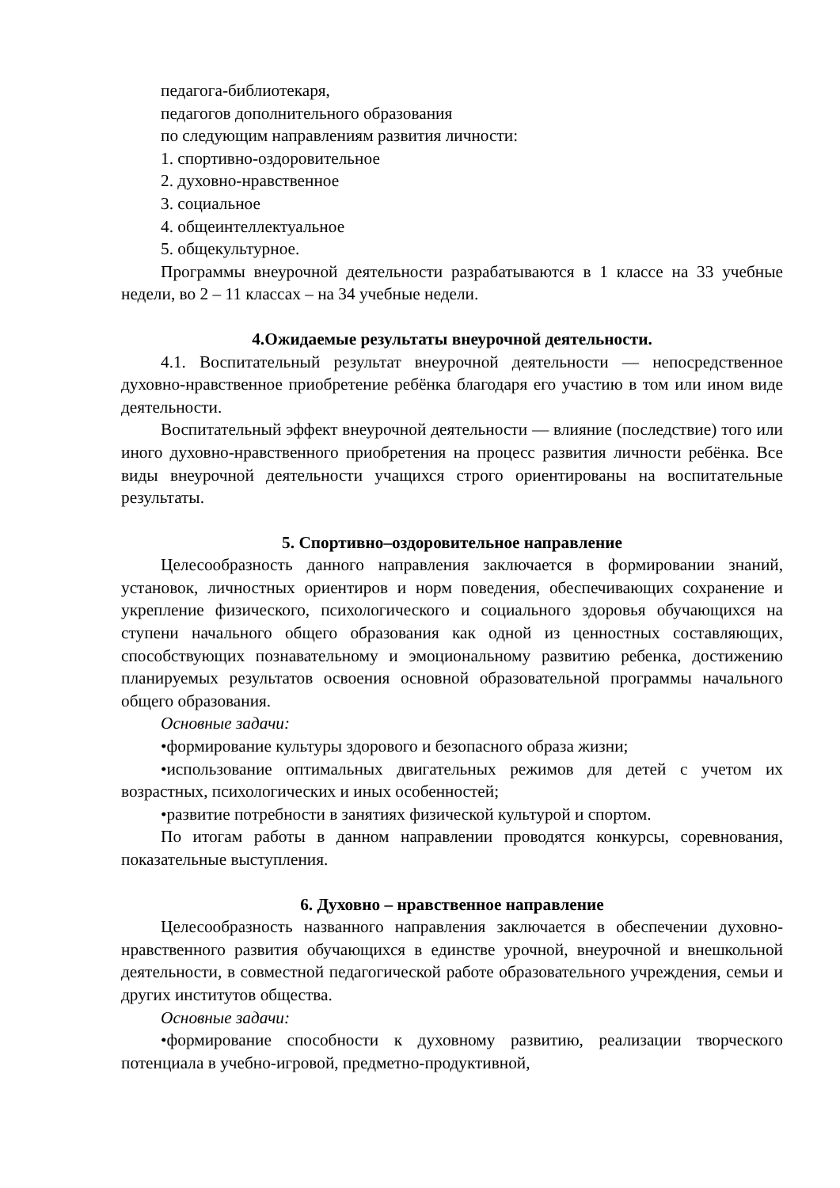педагога-библиотекаря,
педагогов дополнительного образования
по следующим направлениям развития личности:
1. спортивно-оздоровительное
2. духовно-нравственное
3. социальное
4. общеинтеллектуальное
5. общекультурное.
Программы внеурочной деятельности разрабатываются в 1 классе на 33 учебные недели, во 2 – 11 классах – на 34 учебные недели.
4.Ожидаемые результаты внеурочной деятельности.
4.1. Воспитательный результат внеурочной деятельности — непосредственное духовно-нравственное приобретение ребёнка благодаря его участию в том или ином виде деятельности.
Воспитательный эффект внеурочной деятельности — влияние (последствие) того или иного духовно-нравственного приобретения на процесс развития личности ребёнка. Все виды внеурочной деятельности учащихся строго ориентированы на воспитательные результаты.
5. Спортивно–оздоровительное направление
Целесообразность данного направления заключается в формировании знаний, установок, личностных ориентиров и норм поведения, обеспечивающих сохранение и укрепление физического, психологического и социального здоровья обучающихся на ступени начального общего образования как одной из ценностных составляющих, способствующих познавательному и эмоциональному развитию ребенка, достижению планируемых результатов освоения основной образовательной программы начального общего образования.
Основные задачи:
•формирование культуры здорового и безопасного образа жизни;
•использование оптимальных двигательных режимов для детей с учетом их возрастных, психологических и иных особенностей;
•развитие потребности в занятиях физической культурой и спортом.
По итогам работы в данном направлении проводятся конкурсы, соревнования, показательные выступления.
6. Духовно – нравственное направление
Целесообразность названного направления заключается в обеспечении духовно-нравственного развития обучающихся в единстве урочной, внеурочной и внешкольной деятельности, в совместной педагогической работе образовательного учреждения, семьи и других институтов общества.
Основные задачи:
•формирование способности к духовному развитию, реализации творческого потенциала в учебно-игровой, предметно-продуктивной,